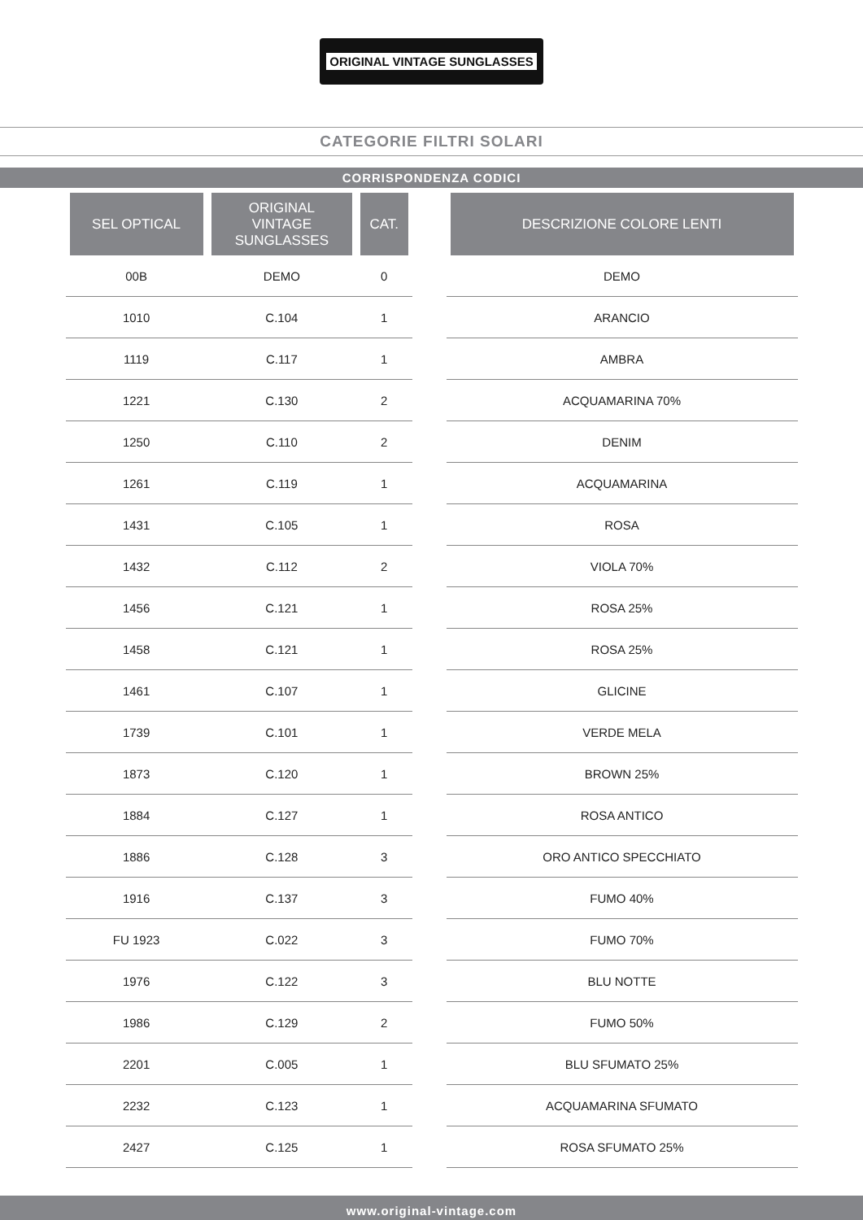ORIGINAL VINTAGE SUNGLASSES
CATEGORIE FILTRI SOLARI
CORRISPONDENZA CODICI
| SEL OPTICAL | ORIGINAL VINTAGE SUNGLASSES | CAT. | | DESCRIZIONE COLORE LENTI |
| --- | --- | --- | --- | --- |
| 00B | DEMO | 0 | | DEMO |
| 1010 | C.104 | 1 | | ARANCIO |
| 1119 | C.117 | 1 | | AMBRA |
| 1221 | C.130 | 2 | | ACQUAMARINA 70% |
| 1250 | C.110 | 2 | | DENIM |
| 1261 | C.119 | 1 | | ACQUAMARINA |
| 1431 | C.105 | 1 | | ROSA |
| 1432 | C.112 | 2 | | VIOLA 70% |
| 1456 | C.121 | 1 | | ROSA 25% |
| 1458 | C.121 | 1 | | ROSA 25% |
| 1461 | C.107 | 1 | | GLICINE |
| 1739 | C.101 | 1 | | VERDE MELA |
| 1873 | C.120 | 1 | | BROWN 25% |
| 1884 | C.127 | 1 | | ROSA ANTICO |
| 1886 | C.128 | 3 | | ORO ANTICO SPECCHIATO |
| 1916 | C.137 | 3 | | FUMO 40% |
| FU 1923 | C.022 | 3 | | FUMO 70% |
| 1976 | C.122 | 3 | | BLU NOTTE |
| 1986 | C.129 | 2 | | FUMO 50% |
| 2201 | C.005 | 1 | | BLU SFUMATO 25% |
| 2232 | C.123 | 1 | | ACQUAMARINA SFUMATO |
| 2427 | C.125 | 1 | | ROSA SFUMATO 25% |
www.original-vintage.com